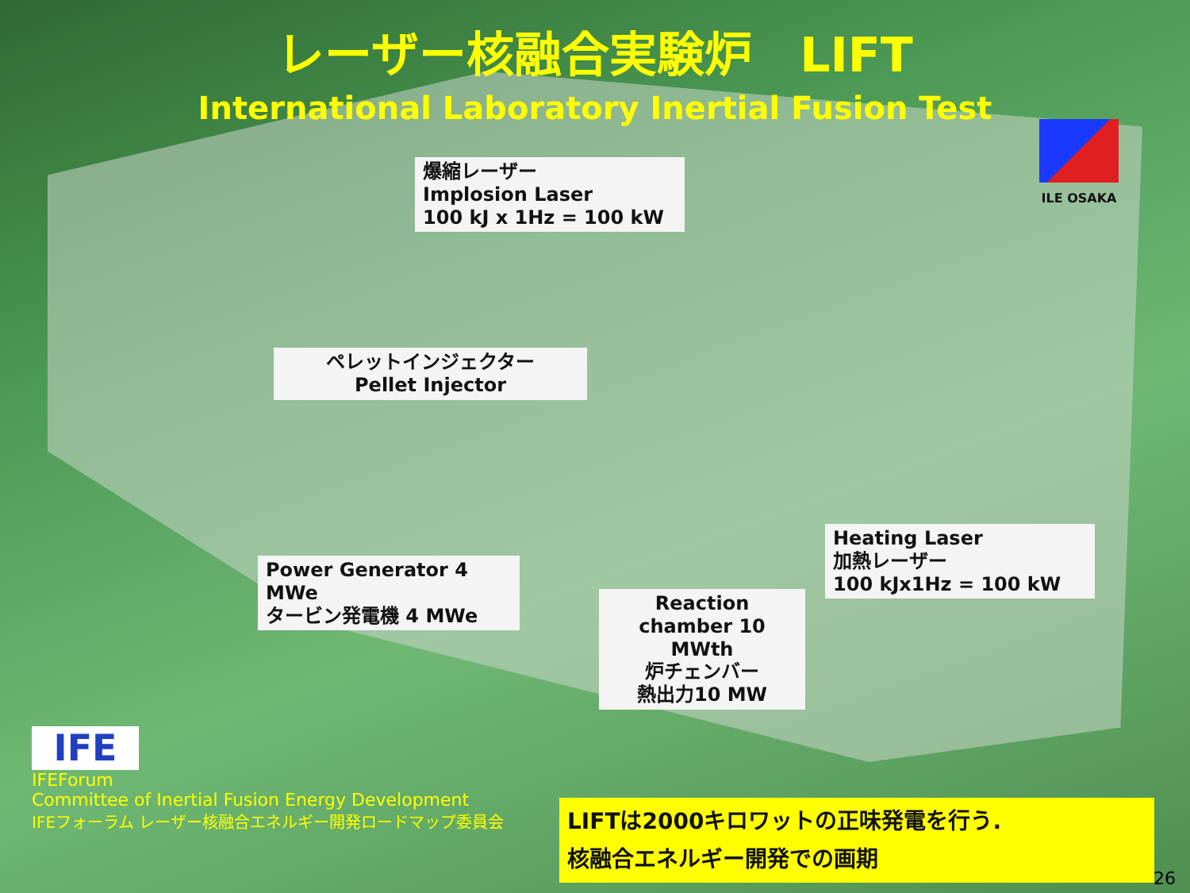レーザー核融合実験炉　LIFT
International Laboratory Inertial Fusion Test
ILE OSAKA
爆縮レーザー
Implosion Laser
100 kJ x 1Hz = 100 kW
ペレットインジェクター
Pellet Injector
Power Generator 4 MWe
タービン発電機 4 MWe
Reaction chamber 10 MWth
炉チェンバー
熱出力10 MW
Heating Laser
加熱レーザー
100 kJx1Hz = 100 kW
IFE
IFEForum
Committee of Inertial Fusion Energy Development
IFEフォーラム レーザー核融合エネルギー開発ロードマップ委員会
LIFTは2000キロワットの正味発電を行う.
核融合エネルギー開発での画期
26